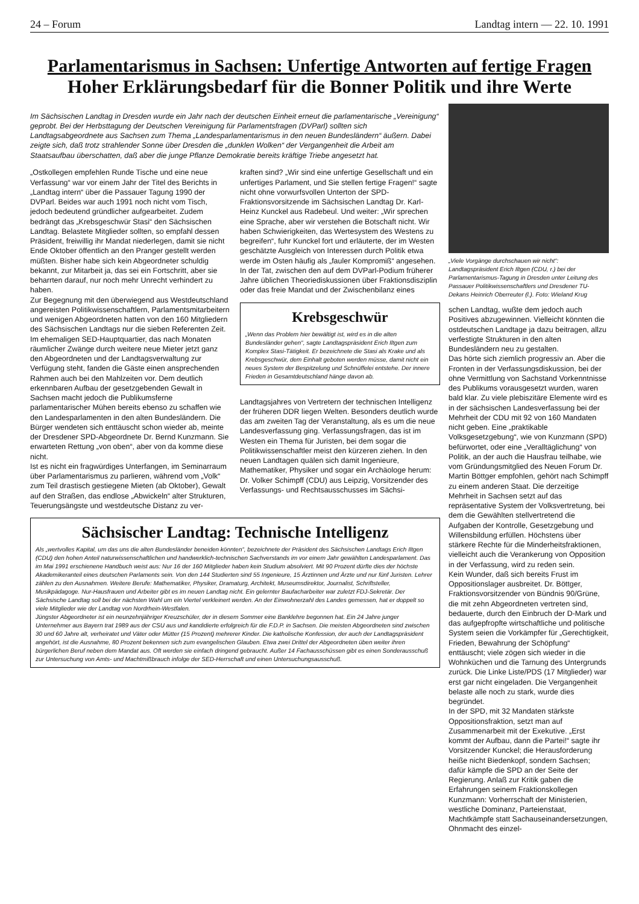24 – Forum Landtag intern — 22. 10. 1991
Parlamentarismus in Sachsen: Unfertige Antworten auf fertige Fragen
Hoher Erklärungsbedarf für die Bonner Politik und ihre Werte
Im Sächsischen Landtag in Dresden wurde ein Jahr nach der deutschen Einheit erneut die parlamentarische „Vereinigung“ geprobt. Bei der Herbsttagung der Deutschen Vereinigung für Parlamentsfragen (DVParl) sollten sich Landtagsabgeordnete aus Sachsen zum Thema „Landesparlamentarismus in den neuen Bundesländern“ äußern. Dabei zeigte sich, daß trotz strahlender Sonne über Dresden die „dunklen Wolken“ der Vergangenheit die Arbeit am Staatsaufbau überschatten, daß aber die junge Pflanze Demokratie bereits kräftige Triebe angesetzt hat.
„Ostkollegen empfehlen Runde Tische und eine neue Verfassung“ war vor einem Jahr der Titel des Berichts in „Landtag intern“ über die Passauer Tagung 1990 der DVParl. Beides war auch 1991 noch nicht vom Tisch, jedoch bedeutend gründlicher aufgearbeitet. Zudem bedrängt das „Krebsgeschwür Stasi“ den Sächsischen Landtag. Belastete Mitglieder sollten, so empfahl dessen Präsident, freiwillig ihr Mandat niederlegen, damit sie nicht Ende Oktober öffentlich an den Pranger gestellt werden müßten. Bisher habe sich kein Abgeordneter schuldig bekannt, zur Mitarbeit ja, das sei ein Fortschritt, aber sie beharrten darauf, nur noch mehr Unrecht verhindert zu haben.
Zur Begegnung mit den überwiegend aus Westdeutschland angereisten Politikwissenschaftlern, Parlamentsmitarbeitern und wenigen Abgeordneten hatten von den 160 Mitgliedern des Sächsischen Landtags nur die sieben Referenten Zeit. Im ehemaligen SED-Hauptquartier, das nach Monaten räumlicher Zwänge durch weitere neue Mieter jetzt ganz den Abgeordneten und der Landtagsverwaltung zur Verfügung steht, fanden die Gäste einen ansprechenden Rahmen auch bei den Mahlzeiten vor. Dem deutlich erkennbaren Aufbau der gesetzgebenden Gewalt in Sachsen macht jedoch die Publikumsferne parlamentarischer Mühen bereits ebenso zu schaffen wie den Landesparlamenten in den alten Bundesländern. Die Bürger wendeten sich enttäuscht schon wieder ab, meinte der Dresdener SPD-Abgeordnete Dr. Bernd Kunzmann. Sie erwarteten Rettung „von oben“, aber von da komme diese nicht.
Ist es nicht ein fragwürdiges Unterfangen, im Seminarraum über Parlamentarismus zu parlieren, während vom „Volk“ zum Teil drastisch gestiegene Mieten (ab Oktober), Gewalt auf den Straßen, das endlose „Abwickeln“ alter Strukturen, Teuerungsängste und westdeutsche Distanz zu ver-
kraften sind? „Wir sind eine unfertige Gesellschaft und ein unfertiges Parlament, und Sie stellen fertige Fragen!“ sagte nicht ohne vorwurfsvollen Unterton der SPD-Fraktionsvorsitzende im Sächsischen Landtag Dr. Karl-Heinz Kunckel aus Radebeul. Und weiter: „Wir sprechen eine Sprache, aber wir verstehen die Botschaft nicht. Wir haben Schwierigkeiten, das Wertesystem des Westens zu begreifen“, fuhr Kunckel fort und erläuterte, der im Westen geschätzte Ausgleich von Interessen durch Politik etwa werde im Osten häufig als „fauler Kompromiß“ angesehen.
In der Tat, zwischen den auf dem DVParl-Podium früherer Jahre üblichen Theoriediskussionen über Fraktionsdisziplin oder das freie Mandat und der Zwischenbilanz eines
Krebsgeschwür
„Wenn das Problem hier bewältigt ist, wird es in die alten Bundesländer gehen“, sagte Landtagspräsident Erich Iltgen zum Komplex Stasi-Tätigkeit. Er bezeichnete die Stasi als Krake und als Krebsgeschwür, dem Einhalt geboten werden müsse, damit nicht ein neues System der Bespitzelung und Schnüffelei entstehe. Der innere Frieden in Gesamtdeutschland hänge davon ab.
Landtagsjahres von Vertretern der technischen Intelligenz der früheren DDR liegen Welten. Besonders deutlich wurde das am zweiten Tag der Veranstaltung, als es um die neue Landesverfassung ging. Verfassungsfragen, das ist im Westen ein Thema für Juristen, bei dem sogar die Politikwissenschaftler meist den kürzeren ziehen. In den neuen Landtagen quälen sich damit Ingenieure, Mathematiker, Physiker und sogar ein Archäologe herum: Dr. Volker Schimpff (CDU) aus Leipzig, Vorsitzender des Verfassungs- und Rechtsausschusses im Sächsi-
Sächsischer Landtag: Technische Intelligenz
Als „wertvolles Kapital, um das uns die alten Bundesländer beneiden könnten“, bezeichnete der Präsident des Sächsischen Landtags Erich Iltgen (CDU) den hohen Anteil naturwissenschaftlichen und handwerklich-technischen Sachverstands im vor einem Jahr gewählten Landesparlament. Das im Mai 1991 erschienene Handbuch weist aus: Nur 16 der 160 Mitglieder haben kein Studium absolviert. Mit 90 Prozent dürfte dies der höchste Akademikeranteil eines deutschen Parlaments sein. Von den 144 Studierten sind 55 Ingenieure, 15 Ärztinnen und Ärzte und nur fünf Juristen. Lehrer zählen zu den Ausnahmen. Weitere Berufe: Mathematiker, Physiker, Dramaturg, Architekt, Museumsdirektor, Journalist, Schriftsteller, Musikpädagoge. Nur-Hausfrauen und Arbeiter gibt es im neuen Landtag nicht. Ein gelernter Baufacharbeiter war zuletzt FDJ-Sekretär. Der Sächsische Landtag soll bei der nächsten Wahl um ein Viertel verkleinert werden. An der Einwohnerzahl des Landes gemessen, hat er doppelt so viele Mitglieder wie der Landtag von Nordrhein-Westfalen.
Jüngster Abgeordneter ist ein neunzehnjähriger Kreuzschüler, der in diesem Sommer eine Banklehre begonnen hat. Ein 24 Jahre junger Unternehmer aus Bayern trat 1989 aus der CSU aus und kandidierte erfolgreich für die F.D.P. in Sachsen. Die meisten Abgeordneten sind zwischen 30 und 60 Jahre alt, verheiratet und Väter oder Mütter (15 Prozent) mehrerer Kinder. Die katholische Konfession, der auch der Landtagspräsident angehört, ist die Ausnahme, 80 Prozent bekennen sich zum evangelischen Glauben. Etwa zwei Drittel der Abgeordneten üben weiter ihren bürgerlichen Beruf neben dem Mandat aus. Oft werden sie einfach dringend gebraucht. Außer 14 Fachausschüssen gibt es einen Sonderausschuß zur Untersuchung von Amts- und Machtmißbrauch infolge der SED-Herrschaft und einen Untersuchungsausschuß.
„Viele Vorgänge durchschauen wir nicht“: Landtagspräsident Erich Iltgen (CDU, r.) bei der Parlamentarismus-Tagung in Dresden unter Leitung des Passauer Politikwissenschaftlers und Dresdener TU-Dekans Heinrich Oberreuter (l.). Foto: Wieland Krug
schen Landtag, wußte dem jedoch auch Positives abzugewinnen. Vielleicht könnten die ostdeutschen Landtage ja dazu beitragen, allzu verfestigte Strukturen in den alten Bundesländern neu zu gestalten.
Das hörte sich ziemlich progressiv an. Aber die Fronten in der Verfassungsdiskussion, bei der ohne Vermittlung von Sachstand Vorkenntnisse des Publikums vorausgesetzt wurden, waren bald klar. Zu viele plebiszitäre Elemente wird es in der sächsischen Landesverfassung bei der Mehrheit der CDU mit 92 von 160 Mandaten nicht geben. Eine „praktikable Volksgesetzgebung“, wie von Kunzmann (SPD) befürwortet, oder eine „Veralltäglichung“ von Politik, an der auch die Hausfrau teilhabe, wie vom Gründungsmitglied des Neuen Forum Dr. Martin Böttger empfohlen, gehört nach Schimpff zu einem anderen Staat. Die derzeitige Mehrheit in Sachsen setzt auf das repräsentative System der Volksvertretung, bei dem die Gewählten stellvertretend die Aufgaben der Kontrolle, Gesetzgebung und Willensbildung erfüllen. Höchstens über stärkere Rechte für die Minderheitsfraktionen, vielleicht auch die Verankerung von Opposition in der Verfassung, wird zu reden sein.
Kein Wunder, daß sich bereits Frust im Oppositionslager ausbreitet. Dr. Böttger, Fraktionsvorsitzender von Bündnis 90/Grüne, die mit zehn Abgeordneten vertreten sind, bedauerte, durch den Einbruch der D-Mark und das aufgepfropfte wirtschaftliche und politische System seien die Vorkämpfer für „Gerechtigkeit, Frieden, Bewahrung der Schöpfung“ enttäuscht; viele zögen sich wieder in die Wohnküchen und die Tarnung des Untergrunds zurück. Die Linke Liste/PDS (17 Mitglieder) war erst gar nicht eingeladen. Die Vergangenheit belaste alle noch zu stark, wurde dies begründet.
In der SPD, mit 32 Mandaten stärkste Oppositionsfraktion, setzt man auf Zusammenarbeit mit der Exekutive. „Erst kommt der Aufbau, dann die Partei!“ sagte ihr Vorsitzender Kunckel; die Herausforderung heiße nicht Biedenkopf, sondern Sachsen; dafür kämpfe die SPD an der Seite der Regierung. Anlaß zur Kritik gaben die Erfahrungen seinem Fraktionskollegen Kunzmann: Vorherrschaft der Ministerien, westliche Dominanz, Parteienstaat, Machtkämpfe statt Sachauseinandersetzungen, Ohnmacht des einzel-